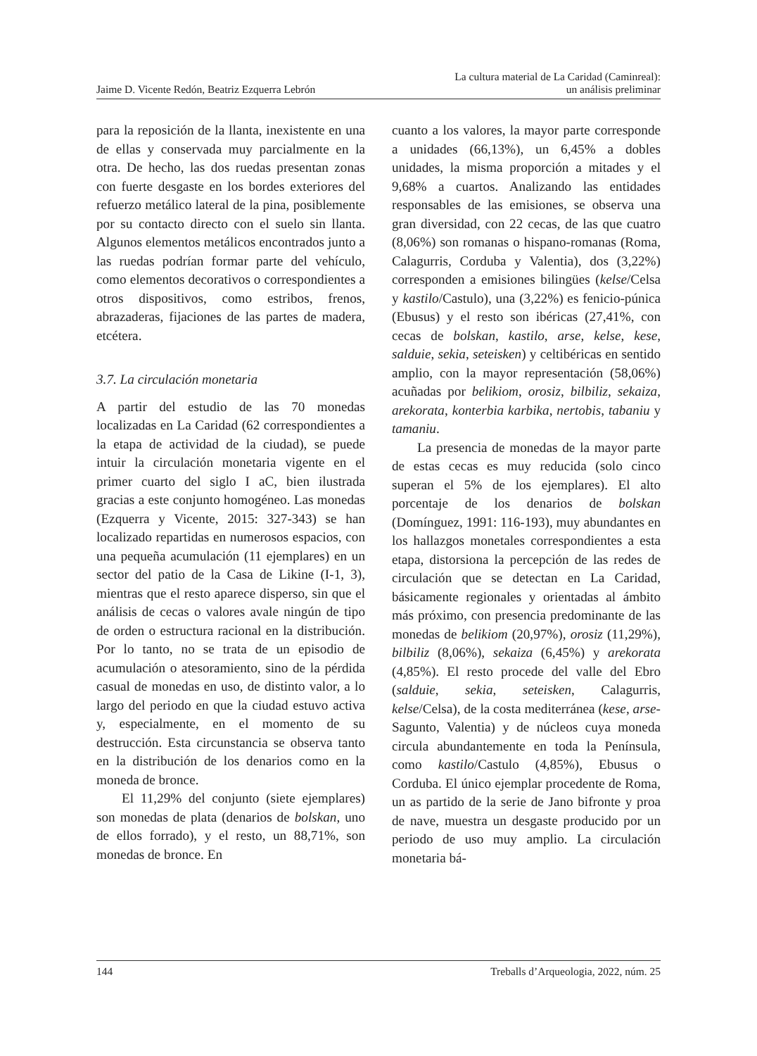Jaime D. Vicente Redón, Beatriz Ezquerra Lebrón
La cultura material de La Caridad (Caminreal):
un análisis preliminar
para la reposición de la llanta, inexistente en una de ellas y conservada muy parcialmente en la otra. De hecho, las dos ruedas presentan zonas con fuerte desgaste en los bordes exteriores del refuerzo metálico lateral de la pina, posiblemente por su contacto directo con el suelo sin llanta. Algunos elementos metálicos encontrados junto a las ruedas podrían formar parte del vehículo, como elementos decorativos o correspondientes a otros dispositivos, como estribos, frenos, abrazaderas, fijaciones de las partes de madera, etcétera.
3.7. La circulación monetaria
A partir del estudio de las 70 monedas localizadas en La Caridad (62 correspondientes a la etapa de actividad de la ciudad), se puede intuir la circulación monetaria vigente en el primer cuarto del siglo I aC, bien ilustrada gracias a este conjunto homogéneo. Las monedas (Ezquerra y Vicente, 2015: 327-343) se han localizado repartidas en numerosos espacios, con una pequeña acumulación (11 ejemplares) en un sector del patio de la Casa de Likine (I-1, 3), mientras que el resto aparece disperso, sin que el análisis de cecas o valores avale ningún de tipo de orden o estructura racional en la distribución. Por lo tanto, no se trata de un episodio de acumulación o atesoramiento, sino de la pérdida casual de monedas en uso, de distinto valor, a lo largo del periodo en que la ciudad estuvo activa y, especialmente, en el momento de su destrucción. Esta circunstancia se observa tanto en la distribución de los denarios como en la moneda de bronce.
El 11,29% del conjunto (siete ejemplares) son monedas de plata (denarios de bolskan, uno de ellos forrado), y el resto, un 88,71%, son monedas de bronce. En
cuanto a los valores, la mayor parte corresponde a unidades (66,13%), un 6,45% a dobles unidades, la misma proporción a mitades y el 9,68% a cuartos. Analizando las entidades responsables de las emisiones, se observa una gran diversidad, con 22 cecas, de las que cuatro (8,06%) son romanas o hispano-romanas (Roma, Calagurris, Corduba y Valentia), dos (3,22%) corresponden a emisiones bilingües (kelse/Celsa y kastilo/Castulo), una (3,22%) es fenicio-púnica (Ebusus) y el resto son ibéricas (27,41%, con cecas de bolskan, kastilo, arse, kelse, kese, salduie, sekia, seteisken) y celtibéricas en sentido amplio, con la mayor representación (58,06%) acuñadas por belikiom, orosiz, bilbiliz, sekaiza, arekorata, konterbia karbika, nertobis, tabaniu y tamaniu.
La presencia de monedas de la mayor parte de estas cecas es muy reducida (solo cinco superan el 5% de los ejemplares). El alto porcentaje de los denarios de bolskan (Domínguez, 1991: 116-193), muy abundantes en los hallazgos monetales correspondientes a esta etapa, distorsiona la percepción de las redes de circulación que se detectan en La Caridad, básicamente regionales y orientadas al ámbito más próximo, con presencia predominante de las monedas de belikiom (20,97%), orosiz (11,29%), bilbiliz (8,06%), sekaiza (6,45%) y arekorata (4,85%). El resto procede del valle del Ebro (salduie, sekia, seteisken, Calagurris, kelse/Celsa), de la costa mediterránea (kese, arse-Sagunto, Valentia) y de núcleos cuya moneda circula abundantemente en toda la Península, como kastilo/Castulo (4,85%), Ebusus o Corduba. El único ejemplar procedente de Roma, un as partido de la serie de Jano bifronte y proa de nave, muestra un desgaste producido por un periodo de uso muy amplio. La circulación monetaria bá-
144 Treballs d’Arqueologia, 2022, núm. 25